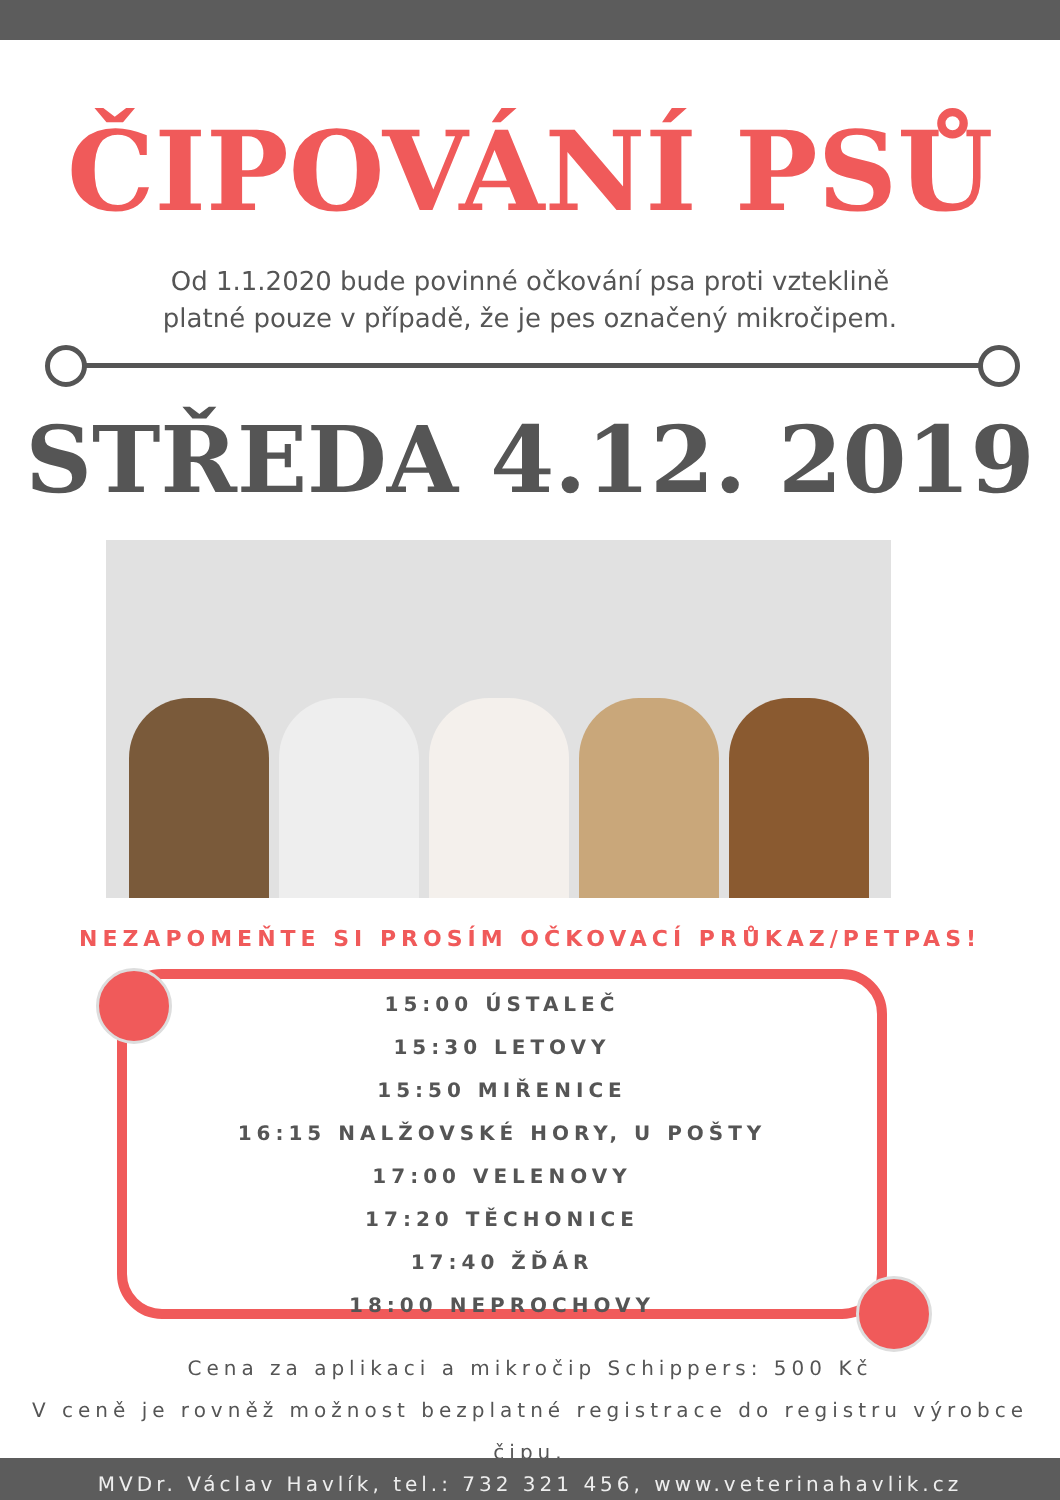ČIPOVÁNÍ PSŮ
Od 1.1.2020 bude povinné očkování psa proti vzteklině
platné pouze v případě, že je pes označený mikročipem.
STŘEDA 4.12. 2019
NEZAPOMEŇTE SI PROSÍM OČKOVACÍ PRŮKAZ/PETPAS!
15:00 ÚSTALEČ
15:30 LETOVY
15:50 MIŘENICE
16:15 NALŽOVSKÉ HORY, U POŠTY
17:00 VELENOVY
17:20 TĚCHONICE
17:40 ŽĎÁR
18:00 NEPROCHOVY
Cena za aplikaci a mikročip Schippers: 500 Kč
V ceně je rovněž možnost bezplatné registrace do registru výrobce čipu.
MVDr. Václav Havlík, tel.: 732 321 456, www.veterinahavlik.cz